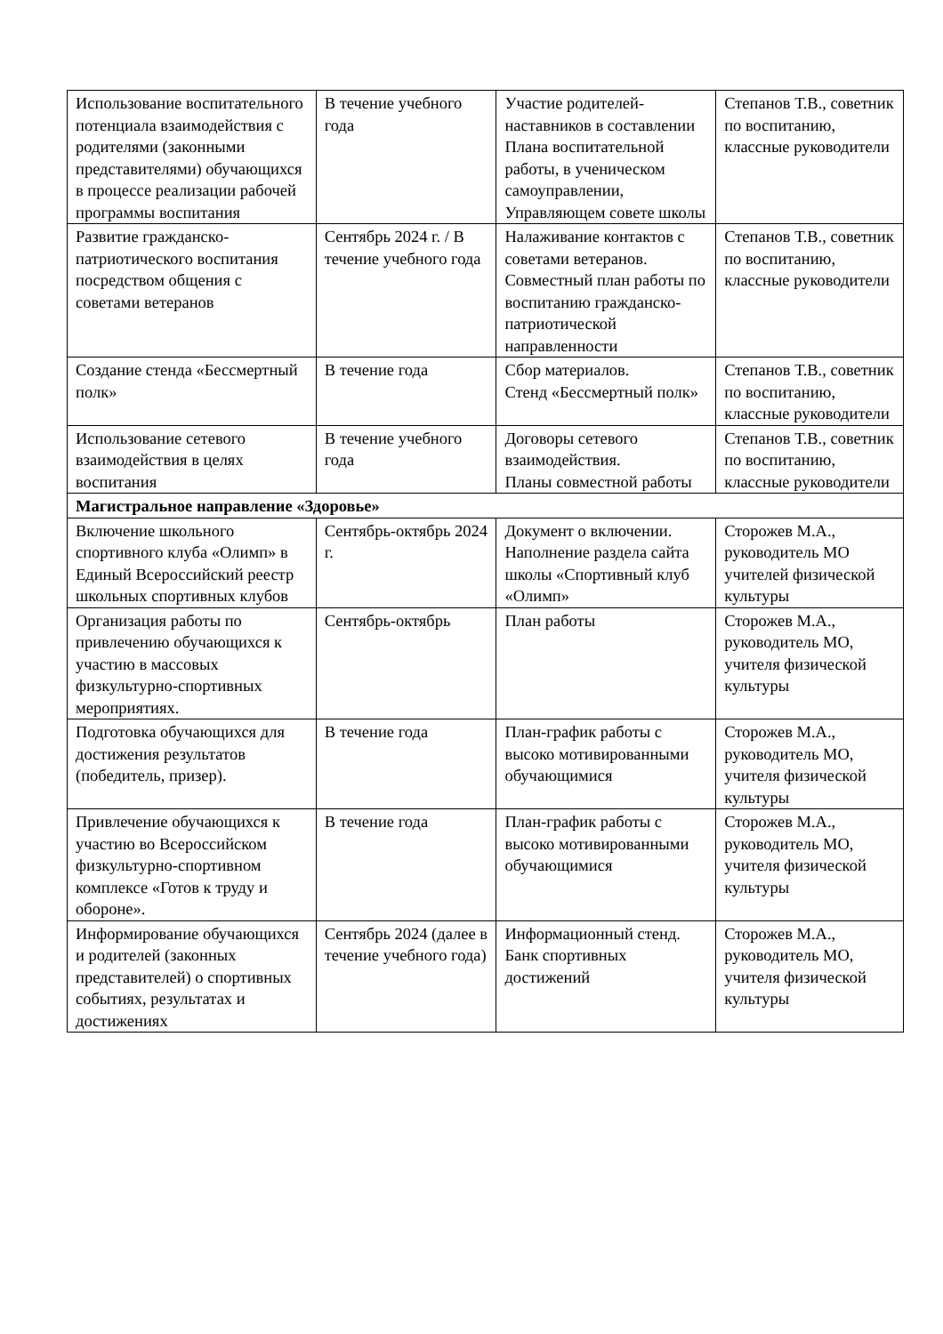| Использование воспитательного потенциала взаимодействия с родителями (законными представителями) обучающихся в процессе реализации рабочей программы воспитания | В течение учебного года | Участие родителей-наставников в составлении Плана воспитательной работы, в ученическом самоуправлении, Управляющем совете школы | Степанов Т.В., советник по воспитанию, классные руководители |
| Развитие гражданско-патриотического воспитания посредством общения с советами ветеранов | Сентябрь 2024 г. / В течение учебного года | Налаживание контактов с советами ветеранов. Совместный план работы по воспитанию гражданско-патриотической направленности | Степанов Т.В., советник по воспитанию, классные руководители |
| Создание стенда «Бессмертный полк» | В течение года | Сбор материалов. Стенд «Бессмертный полк» | Степанов Т.В., советник по воспитанию, классные руководители |
| Использование сетевого взаимодействия в целях воспитания | В течение учебного года | Договоры сетевого взаимодействия. Планы совместной работы | Степанов Т.В., советник по воспитанию, классные руководители |
| Магистральное направление «Здоровье» | | | |
| Включение школьного спортивного клуба «Олимп» в Единый Всероссийский реестр школьных спортивных клубов | Сентябрь-октябрь 2024 г. | Документ о включении. Наполнение раздела сайта школы «Спортивный клуб «Олимп» | Сторожев М.А., руководитель МО учителей физической культуры |
| Организация работы по привлечению обучающихся к участию в массовых физкультурно-спортивных мероприятиях. | Сентябрь-октябрь | План работы | Сторожев М.А., руководитель МО, учителя физической культуры |
| Подготовка обучающихся для достижения результатов (победитель, призер). | В течение года | План-график работы с высоко мотивированными обучающимися | Сторожев М.А., руководитель МО, учителя физической культуры |
| Привлечение обучающихся к участию во Всероссийском физкультурно-спортивном комплексе «Готов к труду и обороне». | В течение года | План-график работы с высоко мотивированными обучающимися | Сторожев М.А., руководитель МО, учителя физической культуры |
| Информирование обучающихся и родителей (законных представителей) о спортивных событиях, результатах и достижениях | Сентябрь 2024 (далее в течение учебного года) | Информационный стенд. Банк спортивных достижений | Сторожев М.А., руководитель МО, учителя физической культуры |